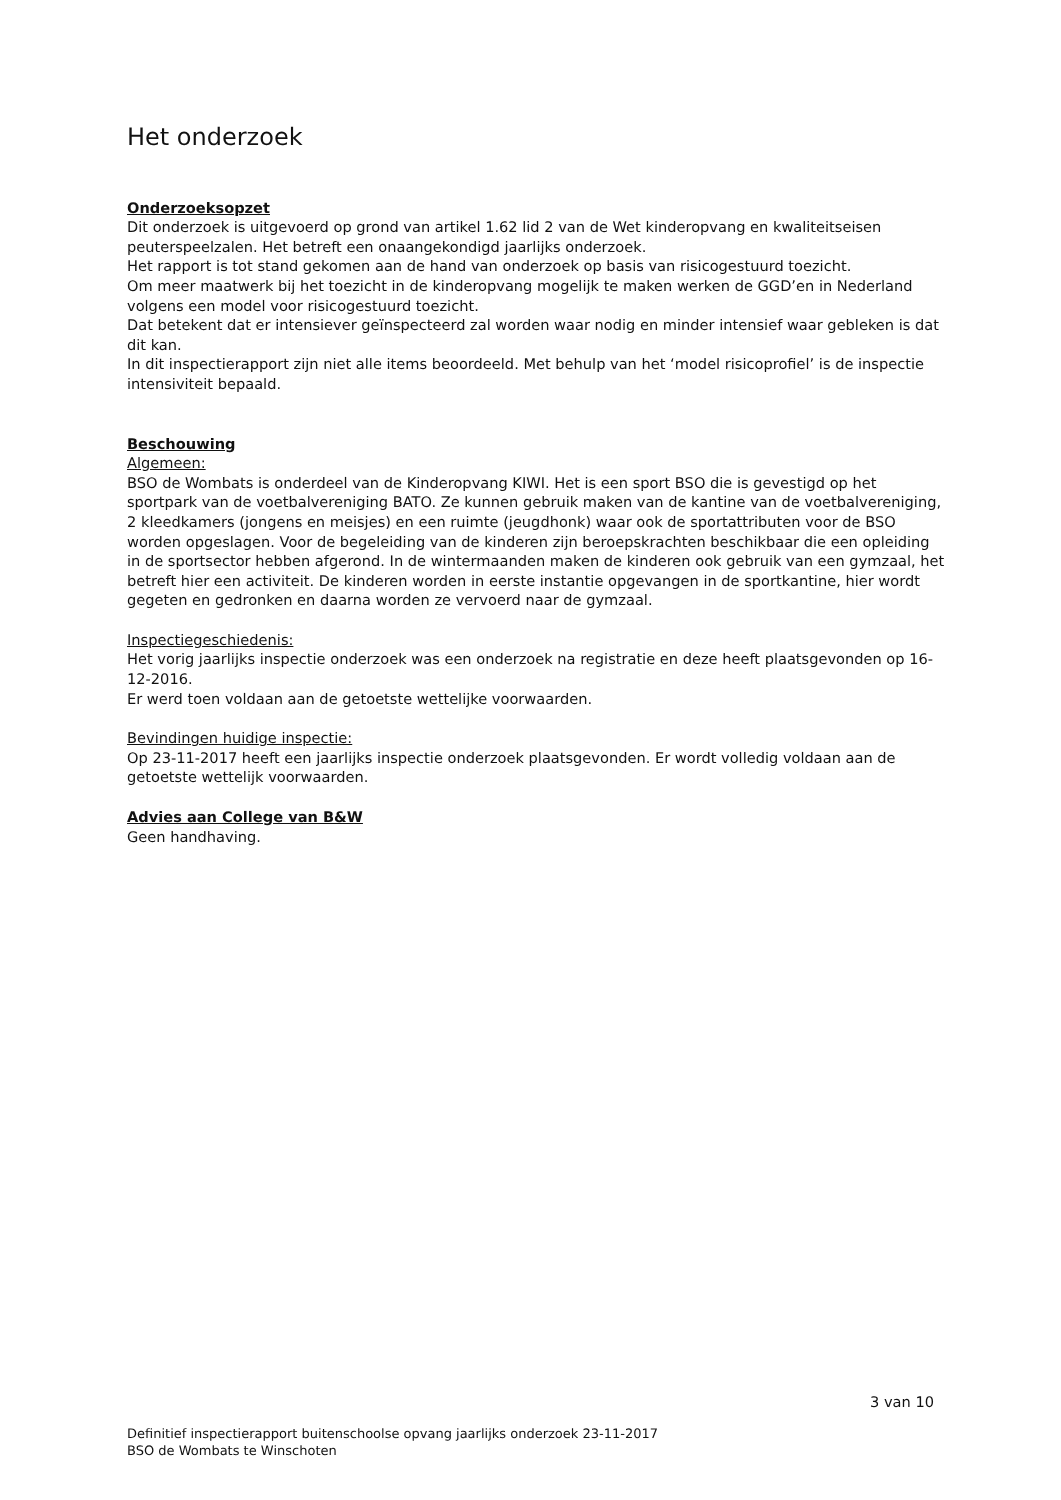Het onderzoek
Onderzoeksopzet
Dit onderzoek is uitgevoerd op grond van artikel 1.62 lid 2 van de Wet kinderopvang en kwaliteitseisen peuterspeelzalen. Het betreft een onaangekondigd jaarlijks onderzoek.
Het rapport is tot stand gekomen aan de hand van onderzoek op basis van risicogestuurd toezicht.
Om meer maatwerk bij het toezicht in de kinderopvang mogelijk te maken werken de GGD’en in Nederland volgens een model voor risicogestuurd toezicht.
Dat betekent dat er intensiever geïnspecteerd zal worden waar nodig en minder intensief waar gebleken is dat dit kan.
In dit inspectierapport zijn niet alle items beoordeeld. Met behulp van het ‘model risicoprofiel’ is de inspectie intensiviteit bepaald.
Beschouwing
Algemeen:
BSO de Wombats is onderdeel van de Kinderopvang KIWI. Het is een sport BSO die is gevestigd op het sportpark van de voetbalvereniging BATO. Ze kunnen gebruik maken van de kantine van de voetbalvereniging, 2 kleedkamers (jongens en meisjes) en een ruimte (jeugdhonk) waar ook de sportattributen voor de BSO worden opgeslagen. Voor de begeleiding van de kinderen zijn beroepskrachten beschikbaar die een opleiding in de sportsector hebben afgerond. In de wintermaanden maken de kinderen ook gebruik van een gymzaal, het betreft hier een activiteit. De kinderen worden in eerste instantie opgevangen in de sportkantine, hier wordt gegeten en gedronken en daarna worden ze vervoerd naar de gymzaal.
Inspectiegeschiedenis:
Het vorig jaarlijks inspectie onderzoek was een onderzoek na registratie en deze heeft plaatsgevonden op 16-12-2016.
Er werd toen voldaan aan de getoetste wettelijke voorwaarden.
Bevindingen huidige inspectie:
Op 23-11-2017 heeft een jaarlijks inspectie onderzoek plaatsgevonden. Er wordt volledig voldaan aan de getoetste wettelijk voorwaarden.
Advies aan College van B&W
Geen handhaving.
3 van 10
Definitief inspectierapport buitenschoolse opvang jaarlijks onderzoek 23-11-2017
BSO de Wombats te Winschoten